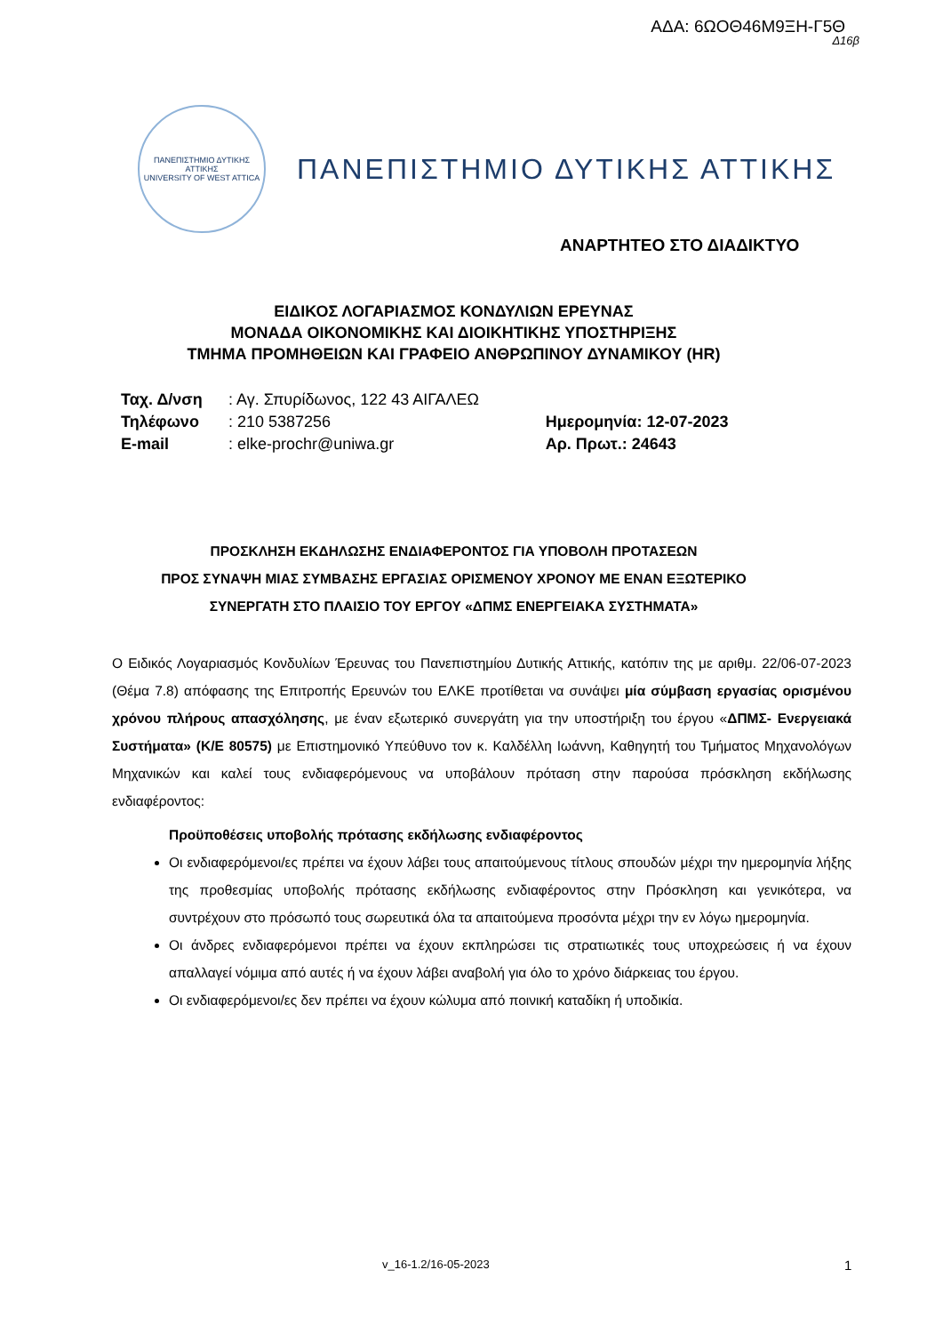ΑΔΑ: 6ΩΟΘ46Μ9ΞΗ-Γ5Θ
Δ16β
ΠΑΝΕΠΙΣΤΗΜΙΟ ΔΥΤΙΚΗΣ ΑΤΤΙΚΗΣ
UNIVERSITY OF WEST ATTICA
ΠΑΝΕΠΙΣΤΗΜΙΟ ΔΥΤΙΚΗΣ ΑΤΤΙΚΗΣ
ΑΝΑΡΤΗΤΕΟ ΣΤΟ ΔΙΑΔΙΚΤΥΟ
ΕΙΔΙΚΟΣ ΛΟΓΑΡΙΑΣΜΟΣ ΚΟΝΔΥΛΙΩΝ ΕΡΕΥΝΑΣ
ΜΟΝΑΔΑ ΟΙΚΟΝΟΜΙΚΗΣ ΚΑΙ ΔΙΟΙΚΗΤΙΚΗΣ ΥΠΟΣΤΗΡΙΞΗΣ
ΤΜΗΜΑ ΠΡΟΜΗΘΕΙΩΝ ΚΑΙ ΓΡΑΦΕΙΟ ΑΝΘΡΩΠΙΝΟΥ ΔΥΝΑΜΙΚΟΥ (HR)
| Ταχ. Δ/νση | : Αγ. Σπυρίδωνος, 122 43 ΑΙΓΑΛΕΩ | |
| Τηλέφωνο | : 210 5387256 | Ημερομηνία: 12-07-2023 |
| E-mail | : elke-prochr@uniwa.gr | Αρ. Πρωτ.: 24643 |
ΠΡΟΣΚΛΗΣΗ ΕΚΔΗΛΩΣΗΣ ΕΝΔΙΑΦΕΡΟΝΤΟΣ ΓΙΑ ΥΠΟΒΟΛΗ ΠΡΟΤΑΣΕΩΝ
ΠΡΟΣ ΣΥΝΑΨΗ ΜΙΑΣ ΣΥΜΒΑΣΗΣ ΕΡΓΑΣΙΑΣ ΟΡΙΣΜΕΝΟΥ ΧΡΟΝΟΥ ΜΕ ΕΝΑΝ ΕΞΩΤΕΡΙΚΟ
ΣΥΝΕΡΓΑΤΗ ΣΤΟ ΠΛΑΙΣΙΟ ΤΟΥ ΕΡΓΟΥ «ΔΠΜΣ ΕΝΕΡΓΕΙΑΚΑ ΣΥΣΤΗΜΑΤΑ»
Ο Ειδικός Λογαριασμός Κονδυλίων Έρευνας του Πανεπιστημίου Δυτικής Αττικής, κατόπιν της με αριθμ. 22/06-07-2023 (Θέμα 7.8) απόφασης της Επιτροπής Ερευνών του ΕΛΚΕ προτίθεται να συνάψει μία σύμβαση εργασίας ορισμένου χρόνου πλήρους απασχόλησης, με έναν εξωτερικό συνεργάτη για την υποστήριξη του έργου «ΔΠΜΣ- Ενεργειακά Συστήματα» (Κ/Ε 80575) με Επιστημονικό Υπεύθυνο τον κ. Καλδέλλη Ιωάννη, Καθηγητή του Τμήματος Μηχανολόγων Μηχανικών και καλεί τους ενδιαφερόμενους να υποβάλουν πρόταση στην παρούσα πρόσκληση εκδήλωσης ενδιαφέροντος:
Προϋποθέσεις υποβολής πρότασης εκδήλωσης ενδιαφέροντος
Οι ενδιαφερόμενοι/ες πρέπει να έχουν λάβει τους απαιτούμενους τίτλους σπουδών μέχρι την ημερομηνία λήξης της προθεσμίας υποβολής πρότασης εκδήλωσης ενδιαφέροντος στην Πρόσκληση και γενικότερα, να συντρέχουν στο πρόσωπό τους σωρευτικά όλα τα απαιτούμενα προσόντα μέχρι την εν λόγω ημερομηνία.
Οι άνδρες ενδιαφερόμενοι πρέπει να έχουν εκπληρώσει τις στρατιωτικές τους υποχρεώσεις ή να έχουν απαλλαγεί νόμιμα από αυτές ή να έχουν λάβει αναβολή για όλο το χρόνο διάρκειας του έργου.
Οι ενδιαφερόμενοι/ες δεν πρέπει να έχουν κώλυμα από ποινική καταδίκη ή υποδικία.
v_16-1.2/16-05-2023 1